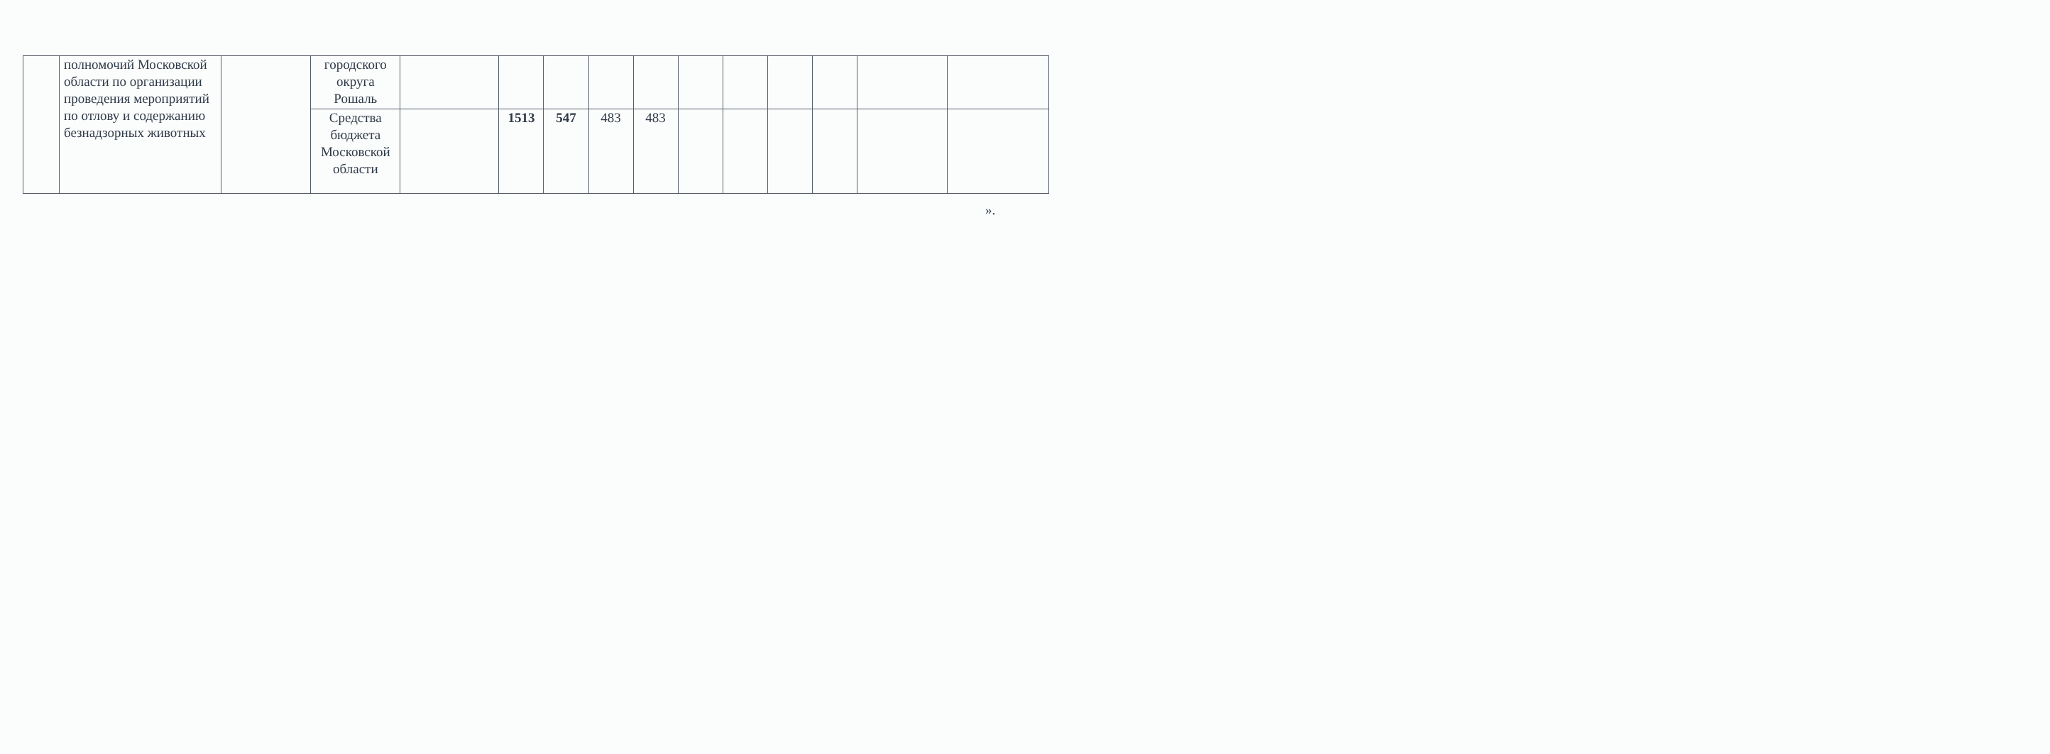| | полномочий Московской области по организации проведения мероприятий по отлову и содержанию безнадзорных животных | | городского округа Рошаль | | | | | | | | | | | |
| | | | Средства бюджета Московской области | | 1513 | 547 | 483 | 483 | | | | | | |
».